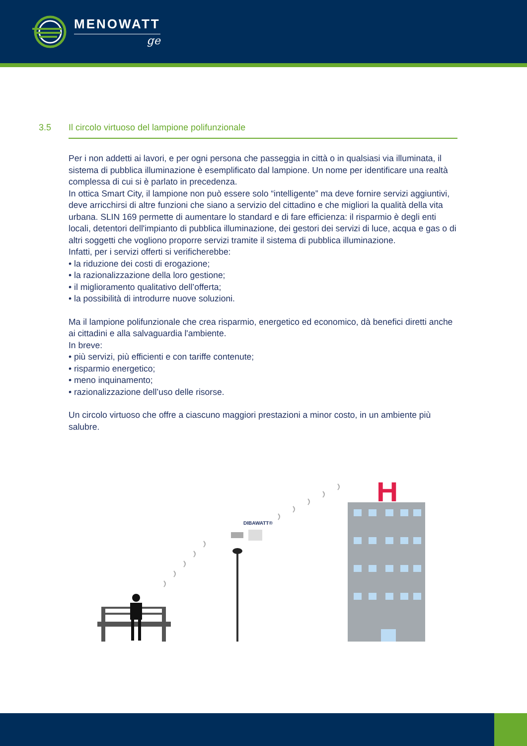MENOWATT
ge
3.5 Il circolo virtuoso del lampione polifunzionale
Per i non addetti ai lavori, e per ogni persona che passeggia in città o in qualsiasi via illuminata, il sistema di pubblica illuminazione è esemplificato dal lampione. Un nome per identificare una realtà complessa di cui si è parlato in precedenza.
In ottica Smart City, il lampione non può essere solo “intelligente” ma deve fornire servizi aggiuntivi, deve arricchirsi di altre funzioni che siano a servizio del cittadino e che migliori la qualità della vita urbana. SLIN 169 permette di aumentare lo standard e di fare efficienza: il risparmio è degli enti locali, detentori dell'impianto di pubblica illuminazione, dei gestori dei servizi di luce, acqua e gas o di altri soggetti che vogliono proporre servizi tramite il sistema di pubblica illuminazione.
Infatti, per i servizi offerti si verificherebbe:
• la riduzione dei costi di erogazione;
• la razionalizzazione della loro gestione;
• il miglioramento qualitativo dell’offerta;
• la possibilità di introdurre nuove soluzioni.
Ma il lampione polifunzionale che crea risparmio, energetico ed economico, dà benefici diretti anche ai cittadini e alla salvaguardia l'ambiente.
In breve:
• più servizi, più efficienti e con tariffe contenute;
• risparmio energetico;
• meno inquinamento;
• razionalizzazione dell’uso delle risorse.
Un circolo virtuoso che offre a ciascuno maggiori prestazioni a minor costo, in un ambiente più salubre.
DIBAWATT®
H